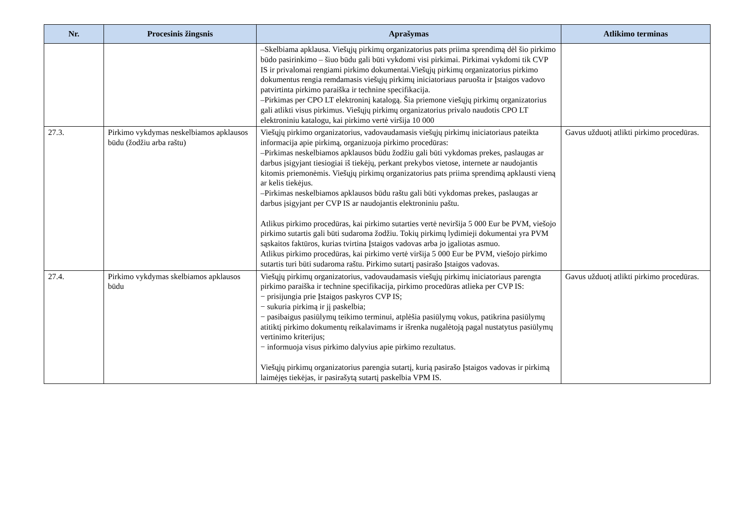| Nr. | Procesinis žingsnis | Aprašymas | Atlikimo terminas |
| --- | --- | --- | --- |
| | | –Skelbiama apklausa. Viešųjų pirkimų organizatorius pats priima sprendimą dėl šio pirkimo būdo pasirinkimo – šiuo būdu gali būti vykdomi visi pirkimai. Pirkimai vykdomi tik CVP IS ir privalomai rengiami pirkimo dokumentai.Viešųjų pirkimų organizatorius pirkimo dokumentus rengia remdamasis viešųjų pirkimų iniciatoriaus paruošta ir Įstaigos vadovo patvirtinta pirkimo paraiška ir technine specifikacija. –Pirkimas per CPO LT elektroninį katalogą. Šia priemone viešųjų pirkimų organizatorius gali atlikti visus pirkimus. Viešųjų pirkimų organizatorius privalo naudotis CPO LT elektroniniu katalogu, kai pirkimo vertė viršija 10 000 | |
| 27.3. | Pirkimo vykdymas neskelbiamos apklausos būdu (žodžiu arba raštu) | Viešųjų pirkimo organizatorius, vadovaudamasis viešųjų pirkimų iniciatoriaus pateikta informacija apie pirkimą, organizuoja pirkimo procedūras: –Pirkimas neskelbiamos apklausos būdu žodžiu gali būti vykdomas prekes, paslaugas ar darbus įsigyjant tiesiogiai iš tiekėjų, perkant prekybos vietose, internete ar naudojantis kitomis priemonėmis. Viešųjų pirkimų organizatorius pats priima sprendimą apklausti vieną ar kelis tiekėjus. –Pirkimas neskelbiamos apklausos būdu raštu gali būti vykdomas prekes, paslaugas ar darbus įsigyjant per CVP IS ar naudojantis elektroniniu paštu. Atlikus pirkimo procedūras, kai pirkimo sutarties vertė neviršija 5 000 Eur be PVM, viešojo pirkimo sutartis gali būti sudaroma žodžiu. Tokių pirkimų lydimieji dokumentai yra PVM sąskaitos faktūros, kurias tvirtina Įstaigos vadovas arba jo įgaliotas asmuo. Atlikus pirkimo procedūras, kai pirkimo vertė viršija 5 000 Eur be PVM, viešojo pirkimo sutartis turi būti sudaroma raštu. Pirkimo sutartį pasirašo Įstaigos vadovas. | Gavus užduotį atlikti pirkimo procedūras. |
| 27.4. | Pirkimo vykdymas skelbiamos apklausos būdu | Viešųjų pirkimų organizatorius, vadovaudamasis viešųjų pirkimų iniciatoriaus parengta pirkimo paraiška ir technine specifikacija, pirkimo procedūras atlieka per CVP IS: − prisijungia prie Įstaigos paskyros CVP IS; − sukuria pirkimą ir jį paskelbia; − pasibaigus pasiūlymų teikimo terminui, atplėšia pasiūlymų vokus, patikrina pasiūlymų atitiktį pirkimo dokumentų reikalavimams ir išrenka nugalėtoją pagal nustatytus pasiūlymų vertinimo kriterijus; − informuoja visus pirkimo dalyvius apie pirkimo rezultatus. Viešųjų pirkimų organizatorius parengia sutartį, kurią pasirašo Įstaigos vadovas ir pirkimą laimėjęs tiekėjas, ir pasirašytą sutartį paskelbia VPM IS. | Gavus užduotį atlikti pirkimo procedūras. |